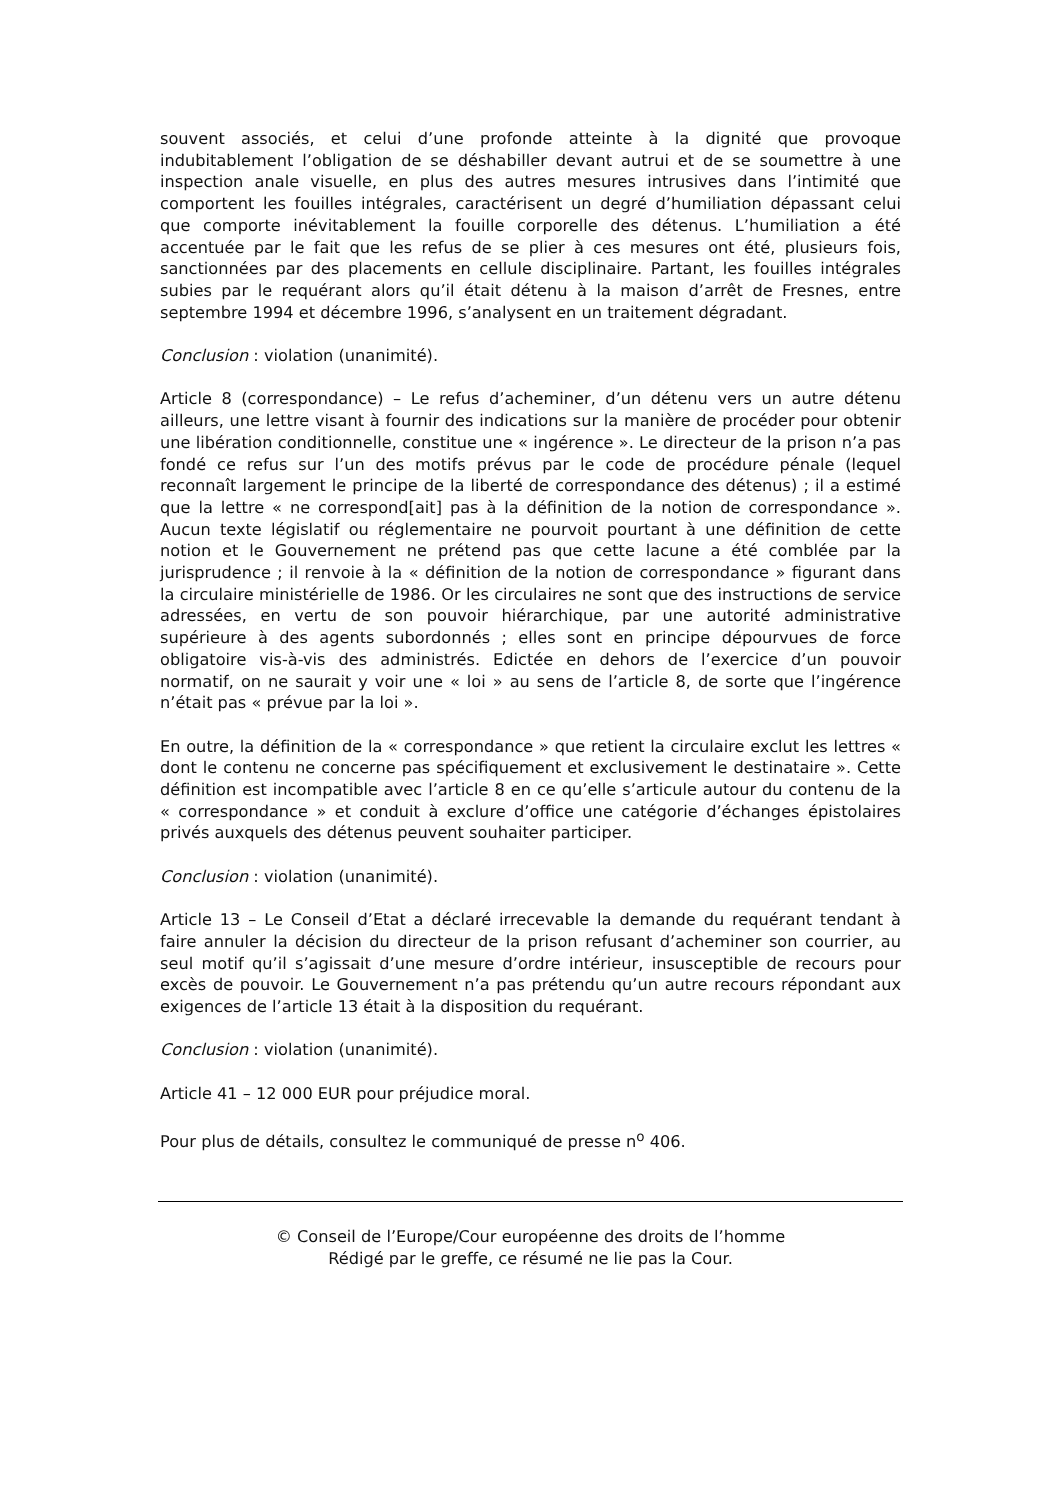souvent associés, et celui d’une profonde atteinte à la dignité que provoque indubitablement l’obligation de se déshabiller devant autrui et de se soumettre à une inspection anale visuelle, en plus des autres mesures intrusives dans l’intimité que comportent les fouilles intégrales, caractérisent un degré d’humiliation dépassant celui que comporte inévitablement la fouille corporelle des détenus. L’humiliation a été accentuée par le fait que les refus de se plier à ces mesures ont été, plusieurs fois, sanctionnées par des placements en cellule disciplinaire. Partant, les fouilles intégrales subies par le requérant alors qu’il était détenu à la maison d’arrêt de Fresnes, entre septembre 1994 et décembre 1996, s’analysent en un traitement dégradant.
Conclusion : violation (unanimité).
Article 8 (correspondance) – Le refus d’acheminer, d’un détenu vers un autre détenu ailleurs, une lettre visant à fournir des indications sur la manière de procéder pour obtenir une libération conditionnelle, constitue une « ingérence ». Le directeur de la prison n’a pas fondé ce refus sur l’un des motifs prévus par le code de procédure pénale (lequel reconnaît largement le principe de la liberté de correspondance des détenus) ; il a estimé que la lettre « ne correspond[ait] pas à la définition de la notion de correspondance ». Aucun texte législatif ou réglementaire ne pourvoit pourtant à une définition de cette notion et le Gouvernement ne prétend pas que cette lacune a été comblée par la jurisprudence ; il renvoie à la « définition de la notion de correspondance » figurant dans la circulaire ministérielle de 1986. Or les circulaires ne sont que des instructions de service adressées, en vertu de son pouvoir hiérarchique, par une autorité administrative supérieure à des agents subordonnés ; elles sont en principe dépourvues de force obligatoire vis-à-vis des administrés. Edictée en dehors de l’exercice d’un pouvoir normatif, on ne saurait y voir une « loi » au sens de l’article 8, de sorte que l’ingérence n’était pas « prévue par la loi ».
En outre, la définition de la « correspondance » que retient la circulaire exclut les lettres « dont le contenu ne concerne pas spécifiquement et exclusivement le destinataire ». Cette définition est incompatible avec l’article 8 en ce qu’elle s’articule autour du contenu de la « correspondance » et conduit à exclure d’office une catégorie d’échanges épistolaires privés auxquels des détenus peuvent souhaiter participer.
Conclusion : violation (unanimité).
Article 13 – Le Conseil d’Etat a déclaré irrecevable la demande du requérant tendant à faire annuler la décision du directeur de la prison refusant d’acheminer son courrier, au seul motif qu’il s’agissait d’une mesure d’ordre intérieur, insusceptible de recours pour excès de pouvoir. Le Gouvernement n’a pas prétendu qu’un autre recours répondant aux exigences de l’article 13 était à la disposition du requérant.
Conclusion : violation (unanimité).
Article 41 – 12 000 EUR pour préjudice moral.
Pour plus de détails, consultez le communiqué de presse n<sup>o</sup> 406.
© Conseil de l’Europe/Cour européenne des droits de l’homme
Rédigé par le greffe, ce résumé ne lie pas la Cour.